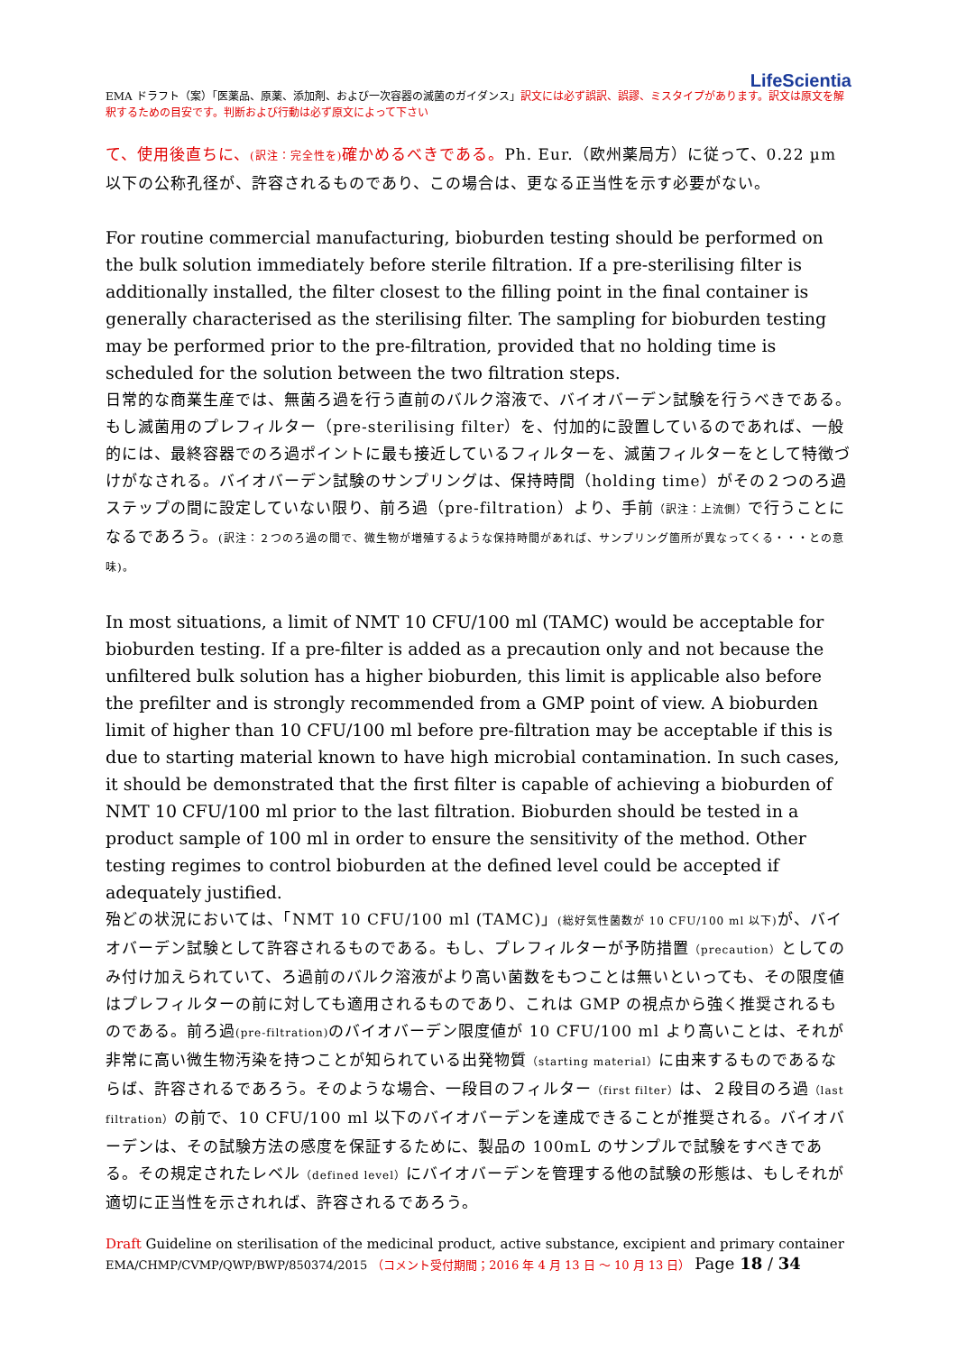LifeScientia
EMA ドラフト（案）「医薬品、原薬、添加剤、および一次容器の滅菌のガイダンス」訳文には必ず誤訳、誤謬、ミスタイプがあります。訳文は原文を解釈するための目安です。判断および行動は必ず原文によって下さい
て、使用後直ちに、(訳注：完全性を) 確かめるべきである。Ph. Eur.（欧州薬局方）に従って、0.22 µm 以下の公称孔径が、許容されるものであり、この場合は、更なる正当性を示す必要がない。
For routine commercial manufacturing, bioburden testing should be performed on the bulk solution immediately before sterile filtration. If a pre-sterilising filter is additionally installed, the filter closest to the filling point in the final container is generally characterised as the sterilising filter. The sampling for bioburden testing may be performed prior to the pre-filtration, provided that no holding time is scheduled for the solution between the two filtration steps.
日常的な商業生産では、無菌ろ過を行う直前のバルク溶液で、バイオバーデン試験を行うべきである。もし滅菌用のプレフィルター（pre-sterilising filter）を、付加的に設置しているのであれば、一般的には、最終容器でのろ過ポイントに最も接近しているフィルターを、滅菌フィルターをとして特徴づけがなされる。バイオバーデン試験のサンプリングは、保持時間（holding time）がその２つのろ過ステップの間に設定していない限り、前ろ過（pre-filtration）より、手前（訳注：上流側）で行うことになるであろう。(訳注：２つのろ過の間で、微生物が増殖するような保持時間があれば、サンプリング箇所が異なってくる・・・との意味)。
In most situations, a limit of NMT 10 CFU/100 ml (TAMC) would be acceptable for bioburden testing. If a pre-filter is added as a precaution only and not because the unfiltered bulk solution has a higher bioburden, this limit is applicable also before the prefilter and is strongly recommended from a GMP point of view. A bioburden limit of higher than 10 CFU/100 ml before pre-filtration may be acceptable if this is due to starting material known to have high microbial contamination. In such cases, it should be demonstrated that the first filter is capable of achieving a bioburden of NMT 10 CFU/100 ml prior to the last filtration. Bioburden should be tested in a product sample of 100 ml in order to ensure the sensitivity of the method. Other testing regimes to control bioburden at the defined level could be accepted if adequately justified.
殆どの状況においては、「NMT 10 CFU/100 ml (TAMC)」(総好気性菌数が 10 CFU/100 ml 以下) が、バイオバーデン試験として許容されるものである。もし、プレフィルターが予防措置（precaution）としてのみ付け加えられていて、ろ過前のバルク溶液がより高い菌数をもつことは無いといっても、その限度値はプレフィルターの前に対しても適用されるものであり、これは GMP の視点から強く推奨されるものである。前ろ過(pre-filtration) のバイオバーデン限度値が 10 CFU/100 ml より高いことは、それが非常に高い微生物汚染を持つことが知られている出発物質（starting material）に由来するものであるならば、許容されるであろう。そのような場合、一段目のフィルター（first filter）は、２段目のろ過（last filtration）の前で、10 CFU/100 ml 以下のバイオバーデンを達成できることが推奨される。バイオバーデンは、その試験方法の感度を保証するために、製品の 100mL のサンプルで試験をすべきである。その規定されたレベル（defined level）にバイオバーデンを管理する他の試験の形態は、もしそれが適切に正当性を示されれば、許容されるであろう。
Draft Guideline on sterilisation of the medicinal product, active substance, excipient and primary container
EMA/CHMP/CVMP/QWP/BWP/850374/2015 （コメント受付期間；2016 年 4 月 13 日 ～ 10 月 13 日） Page 18 / 34